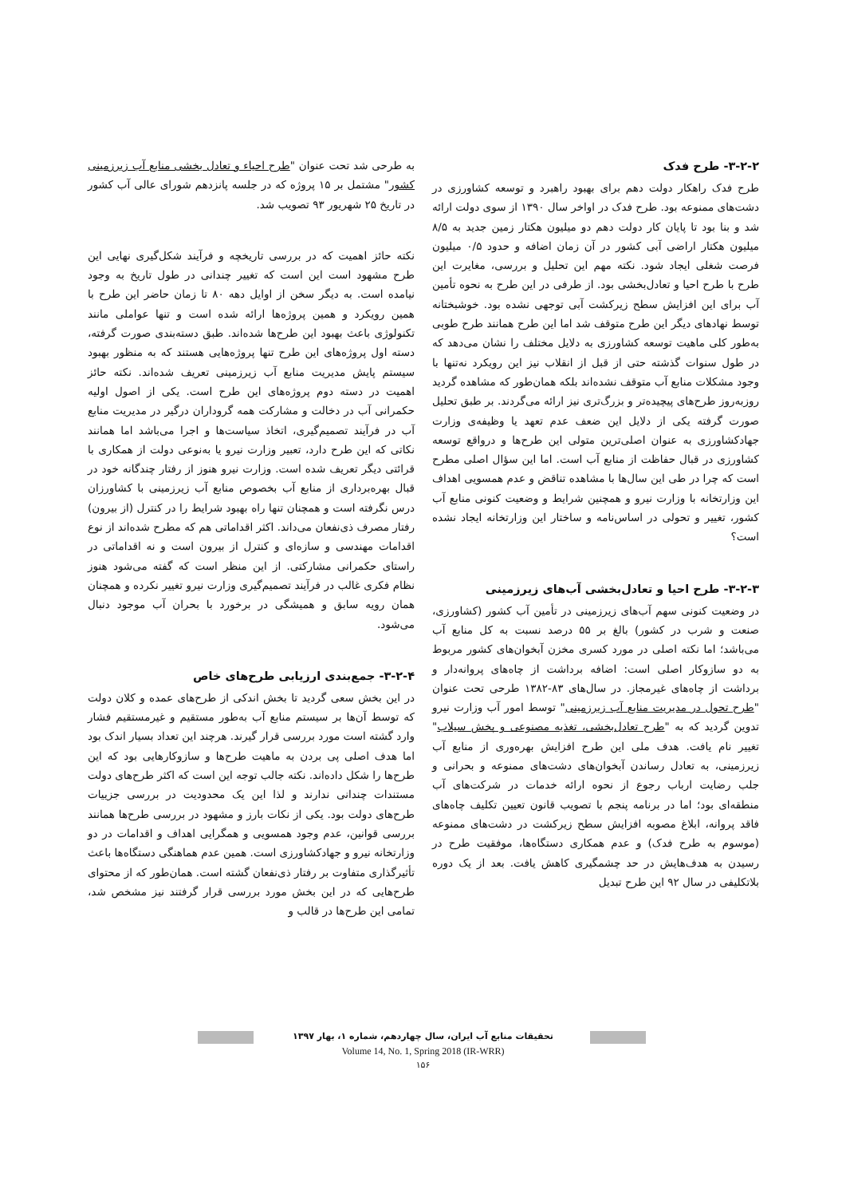۳-۲-۲- طرح فدک
طرح فدک راهکار دولت دهم برای بهبود راهبرد و توسعه کشاورزی در دشت‌های ممنوعه بود. طرح فدک در اواخر سال ۱۳۹۰ از سوی دولت ارائه شد و بنا بود تا پایان کار دولت دهم دو میلیون هکتار زمین جدید به ۸/۵ میلیون هکتار اراضی آبی کشور در آن زمان اضافه و حدود ۰/۵ میلیون فرصت شغلی ایجاد شود. نکته مهم این تحلیل و بررسی، مغایرت این طرح با طرح احیا و تعادل‌بخشی بود. از طرفی در این طرح به نحوه تأمین آب برای این افزایش سطح زیرکشت آبی توجهی نشده بود. خوشبختانه توسط نهادهای دیگر این طرح متوقف شد اما این طرح همانند طرح طوبی به‌طور کلی ماهیت توسعه کشاورزی به دلایل مختلف را نشان می‌دهد که در طول سنوات گذشته حتی از قبل از انقلاب نیز این رویکرد نه‌تنها با وجود مشکلات منابع آب متوقف نشده‌اند بلکه همان‌طور که مشاهده گردید روزبه‌روز طرح‌های پیچیده‌تر و بزرگ‌تری نیز ارائه می‌گردند. بر طبق تحلیل صورت گرفته یکی از دلایل این ضعف عدم تعهد یا وظیفه‌ی وزارت جهادکشاورزی به عنوان اصلی‌ترین متولی این طرح‌ها و درواقع توسعه کشاورزی در قبال حفاظت از منابع آب است. اما این سؤال اصلی مطرح است که چرا در طی این سال‌ها با مشاهده تناقض و عدم همسویی اهداف این وزارتخانه با وزارت نیرو و همچنین شرایط و وضعیت کنونی منابع آب کشور، تغییر و تحولی در اساس‌نامه و ساختار این وزارتخانه ایجاد نشده است؟
۳-۲-۳- طرح احیا و تعادل‌بخشی آب‌های زیرزمینی
در وضعیت کنونی سهم آب‌های زیرزمینی در تأمین آب کشور (کشاورزی، صنعت و شرب در کشور) بالغ بر ۵۵ درصد نسبت به کل منابع آب می‌باشد؛ اما نکته اصلی در مورد کسری مخزن آبخوان‌های کشور مربوط به دو سازوکار اصلی است: اضافه برداشت از چاه‌های پروانه‌دار و برداشت از چاه‌های غیرمجاز. در سال‌های ۸۳-۱۳۸۲ طرحی تحت عنوان "طرح تحول در مدیریت منابع آب زیرزمینی" توسط امور آب وزارت نیرو تدوین گردید که به "طرح تعادل‌بخشی، تغذیه مصنوعی و پخش سیلاب" تغییر نام یافت. هدف ملی این طرح افزایش بهره‌وری از منابع آب زیرزمینی، به تعادل رساندن آبخوان‌های دشت‌های ممنوعه و بحرانی و جلب رضایت ارباب رجوع از نحوه ارائه خدمات در شرکت‌های آب منطقه‌ای بود؛ اما در برنامه پنجم با تصویب قانون تعیین تکلیف چاه‌های فاقد پروانه، ابلاغ مصوبه افزایش سطح زیرکشت در دشت‌های ممنوعه (موسوم به طرح فدک) و عدم همکاری دستگاه‌ها، موفقیت طرح در رسیدن به هدف‌هایش در حد چشمگیری کاهش یافت. بعد از یک دوره بلاتکلیفی در سال ۹۲ این طرح تبدیل
به طرحی شد تحت عنوان "طرح احیاء و تعادل بخشی منابع آب زیرزمینی کشور" مشتمل بر ۱۵ پروژه که در جلسه پانزدهم شورای عالی آب کشور در تاریخ ۲۵ شهریور ۹۳ تصویب شد.
نکته حائز اهمیت که در بررسی تاریخچه و فرآیند شکل‌گیری نهایی این طرح مشهود است این است که تغییر چندانی در طول تاریخ به وجود نیامده است. به دیگر سخن از اوایل دهه ۸۰ تا زمان حاضر این طرح با همین رویکرد و همین پروژه‌ها ارائه شده است و تنها عواملی مانند تکنولوژی باعث بهبود این طرح‌ها شده‌اند. طبق دسته‌بندی صورت گرفته، دسته اول پروژه‌های این طرح تنها پروژه‌هایی هستند که به منظور بهبود سیستم پایش مدیریت منابع آب زیرزمینی تعریف شده‌اند. نکته حائز اهمیت در دسته دوم پروژه‌های این طرح است. یکی از اصول اولیه حکمرانی آب در دخالت و مشارکت همه گروداران درگیر در مدیریت منابع آب در فرآیند تصمیم‌گیری، اتخاذ سیاست‌ها و اجرا می‌باشد اما همانند نکاتی که این طرح دارد، تعبیر وزارت نیرو یا به‌نوعی دولت از همکاری با قرائتی دیگر تعریف شده است. وزارت نیرو هنوز از رفتار چندگانه خود در قبال بهره‌برداری از منابع آب بخصوص منابع آب زیرزمینی با کشاورزان درس نگرفته است و همچنان تنها راه بهبود شرایط را در کنترل (از بیرون) رفتار مصرف ذی‌نفعان می‌داند. اکثر اقداماتی هم که مطرح شده‌اند از نوع اقدامات مهندسی و سازه‌ای و کنترل از بیرون است و نه اقداماتی در راستای حکمرانی مشارکتی. از این منظر است که گفته می‌شود هنوز نظام فکری غالب در فرآیند تصمیم‌گیری وزارت نیرو تغییر نکرده و همچنان همان رویه سابق و همیشگی در برخورد با بحران آب موجود دنبال می‌شود.
۳-۲-۴- جمع‌بندی ارزیابی طرح‌های خاص
در این بخش سعی گردید تا بخش اندکی از طرح‌های عمده و کلان دولت که توسط آن‌ها بر سیستم منابع آب به‌طور مستقیم و غیرمستقیم فشار وارد گشته است مورد بررسی قرار گیرند. هرچند این تعداد بسیار اندک بود اما هدف اصلی پی بردن به ماهیت طرح‌ها و سازوکارهایی بود که این طرح‌ها را شکل داده‌اند. نکته جالب توجه این است که اکثر طرح‌های دولت مستندات چندانی ندارند و لذا این یک محدودیت در بررسی جزییات طرح‌های دولت بود. یکی از نکات بارز و مشهود در بررسی طرح‌ها همانند بررسی قوانین، عدم وجود همسویی و همگرایی اهداف و اقدامات در دو وزارتخانه نیرو و جهادکشاورزی است. همین عدم هماهنگی دستگاه‌ها باعث تأثیرگذاری متفاوت بر رفتار ذی‌نفعان گشته است. همان‌طور که از محتوای طرح‌هایی که در این بخش مورد بررسی قرار گرفتند نیز مشخص شد، تمامی این طرح‌ها در قالب و
تحقیقات منابع آب ایران، سال چهاردهم، شماره ۱، بهار ۱۳۹۷
Volume 14, No. 1, Spring 2018 (IR-WRR)
۱۵۶